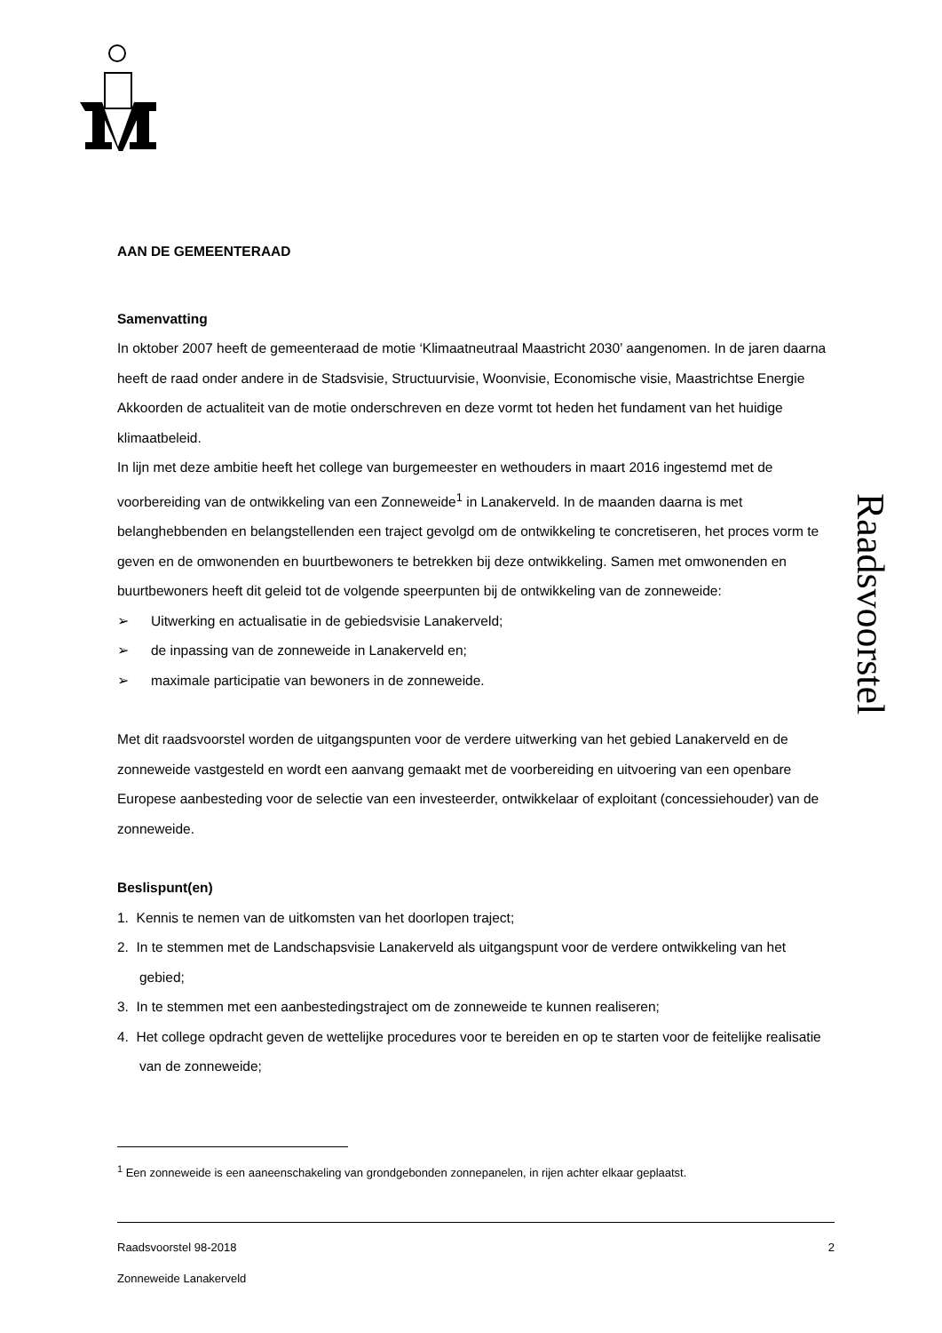Raadsvoorstel
AAN DE GEMEENTERAAD
Samenvatting
In oktober 2007 heeft de gemeenteraad de motie ‘Klimaatneutraal Maastricht 2030’ aangenomen. In de jaren daarna heeft de raad onder andere in de Stadsvisie, Structuurvisie, Woonvisie, Economische visie, Maastrichtse Energie Akkoorden de actualiteit van de motie onderschreven en deze vormt tot heden het fundament van het huidige klimaatbeleid.
In lijn met deze ambitie heeft het college van burgemeester en wethouders in maart 2016 ingestemd met de voorbereiding van de ontwikkeling van een Zonneweide<sup>1</sup> in Lanakerveld. In de maanden daarna is met belanghebbenden en belangstellenden een traject gevolgd om de ontwikkeling te concretiseren, het proces vorm te geven en de omwonenden en buurtbewoners te betrekken bij deze ontwikkeling. Samen met omwonenden en buurtbewoners heeft dit geleid tot de volgende speerpunten bij de ontwikkeling van de zonneweide:
➢ Uitwerking en actualisatie in de gebiedsvisie Lanakerveld;
➢ de inpassing van de zonneweide in Lanakerveld en;
➢ maximale participatie van bewoners in de zonneweide.
Met dit raadsvoorstel worden de uitgangspunten voor de verdere uitwerking van het gebied Lanakerveld en de zonneweide vastgesteld en wordt een aanvang gemaakt met de voorbereiding en uitvoering van een openbare Europese aanbesteding voor de selectie van een investeerder, ontwikkelaar of exploitant (concessiehouder) van de zonneweide.
Beslispunt(en)
1. Kennis te nemen van de uitkomsten van het doorlopen traject;
2. In te stemmen met de Landschapsvisie Lanakerveld als uitgangspunt voor de verdere ontwikkeling van het gebied;
3. In te stemmen met een aanbestedingstraject om de zonneweide te kunnen realiseren;
4. Het college opdracht geven de wettelijke procedures voor te bereiden en op te starten voor de feitelijke realisatie van de zonneweide;
<sup>1</sup> Een zonneweide is een aaneenschakeling van grondgebonden zonnepanelen, in rijen achter elkaar geplaatst.
Raadsvoorstel 98-2018 2
Zonneweide Lanakerveld